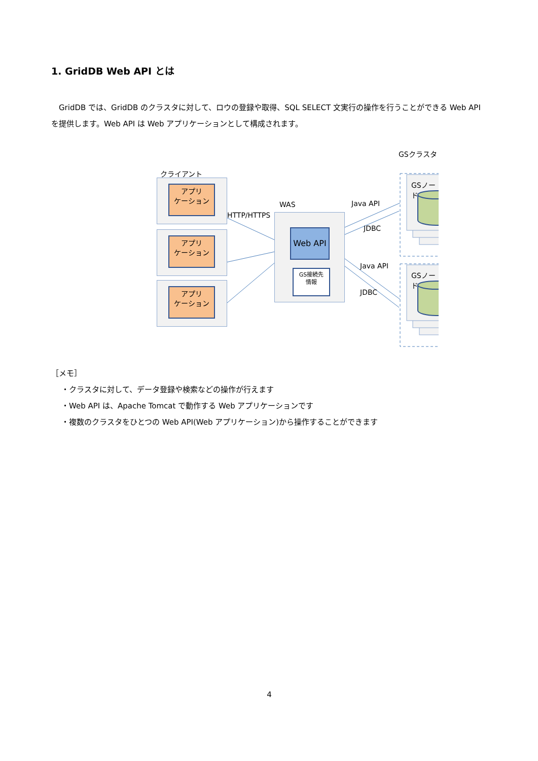1. GridDB Web API とは
　GridDB では、GridDB のクラスタに対して、ロウの登録や取得、SQL SELECT 文実行の操作を行うことができる Web API を提供します。Web API は Web アプリケーションとして構成されます。
クライアント
アプリ
ケーション
アプリ
ケーション
アプリ
ケーション
HTTP/HTTPS
WAS
Web API
GS接続先
情報
Java API
JDBC
Java API
JDBC
GSクラスタ
GSノード
GSノード
［メモ］
・クラスタに対して、データ登録や検索などの操作が行えます
・Web API は、Apache Tomcat で動作する Web アプリケーションです
・複数のクラスタをひとつの Web API(Web アプリケーション)から操作することができます
4